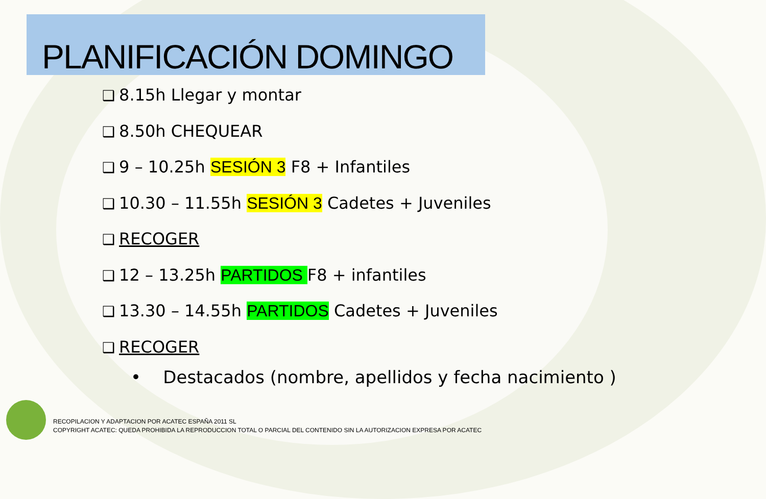PLANIFICACIÓN DOMINGO
❑ 8.15h Llegar y montar
❑ 8.50h CHEQUEAR
❑ 9 – 10.25h SESIÓN 3 F8 + Infantiles
❑ 10.30 – 11.55h SESIÓN 3 Cadetes + Juveniles
❑ RECOGER
❑ 12 – 13.25h PARTIDOS F8 + infantiles
❑ 13.30 – 14.55h PARTIDOS Cadetes + Juveniles
❑ RECOGER
• Destacados (nombre, apellidos y fecha nacimiento )
RECOPILACION Y ADAPTACION POR ACATEC ESPAÑA 2011 SL
COPYRIGHT ACATEC: QUEDA PROHIBIDA LA REPRODUCCION TOTAL O PARCIAL DEL CONTENIDO SIN LA AUTORIZACION EXPRESA POR ACATEC